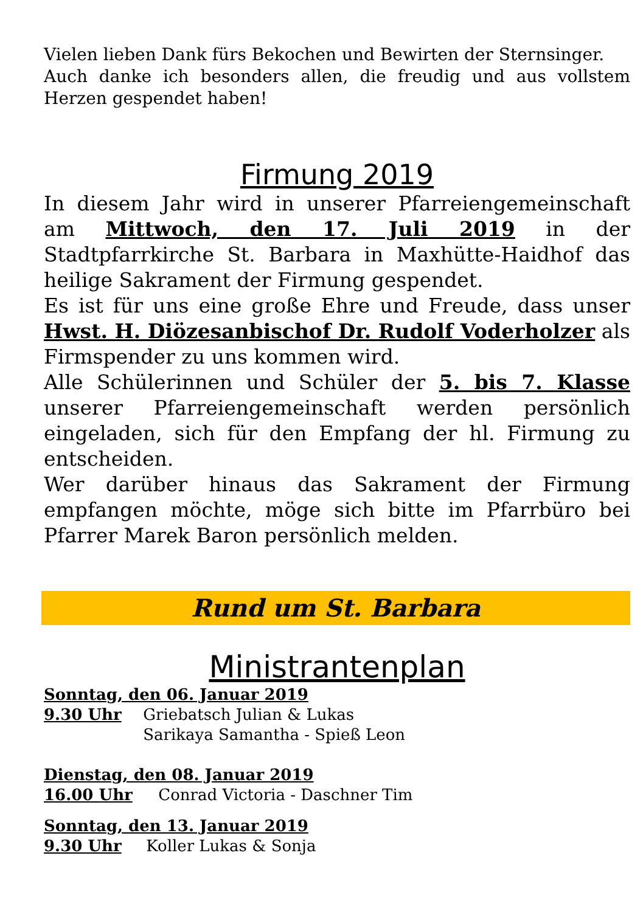Vielen lieben Dank fürs Bekochen und Bewirten der Sternsinger.
Auch danke ich besonders allen, die freudig und aus vollstem Herzen gespendet haben!
Firmung 2019
In diesem Jahr wird in unserer Pfarreiengemeinschaft am Mittwoch, den 17. Juli 2019 in der Stadtpfarrkirche St. Barbara in Maxhütte-Haidhof das heilige Sakrament der Firmung gespendet.
Es ist für uns eine große Ehre und Freude, dass unser Hwst. H. Diözesanbischof Dr. Rudolf Voderholzer als Firmspender zu uns kommen wird.
Alle Schülerinnen und Schüler der 5. bis 7. Klasse unserer Pfarreiengemeinschaft werden persönlich eingeladen, sich für den Empfang der hl. Firmung zu entscheiden.
Wer darüber hinaus das Sakrament der Firmung empfangen möchte, möge sich bitte im Pfarrbüro bei Pfarrer Marek Baron persönlich melden.
Rund um St. Barbara
Ministrantenplan
Sonntag, den 06. Januar 2019
9.30 Uhr Griebatsch Julian & Lukas
Sarikaya Samantha - Spieß Leon
Dienstag, den 08. Januar 2019
16.00 Uhr Conrad Victoria - Daschner Tim
Sonntag, den 13. Januar 2019
9.30 Uhr Koller Lukas & Sonja